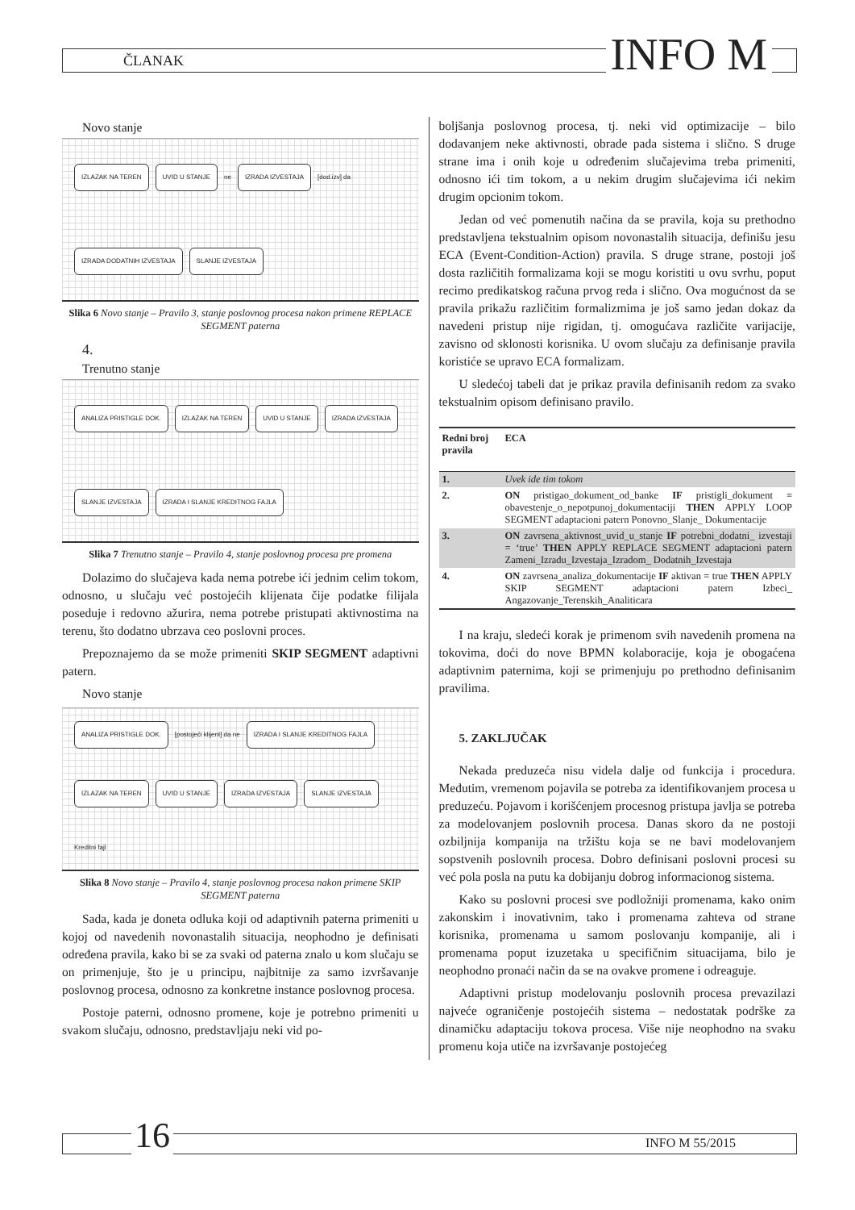ČLANAK INFO M
Novo stanje
IZLAZAK NA TEREN UVID U STANJE ne IZRADA IZVESTAJA [dod.izv] da IZRADA DODATNIH IZVESTAJA SLANJE IZVESTAJA
Slika 6 Novo stanje – Pravilo 3, stanje poslovnog procesa nakon primene REPLACE SEGMENT paterna
4.
Trenutno stanje
ANALIZA PRISTIGLE DOK. IZLAZAK NA TEREN UVID U STANJE IZRADA IZVESTAJA SLANJE IZVESTAJA IZRADA I SLANJE KREDITNOG FAJLA
Slika 7 Trenutno stanje – Pravilo 4, stanje poslovnog procesa pre promena
Dolazimo do slučajeva kada nema potrebe ići jednim celim tokom, odnosno, u slučaju već postojećih klijenata čije podatke filijala poseduje i redovno ažurira, nema potrebe pristupati aktivnostima na terenu, što dodatno ubrzava ceo poslovni proces.
Prepoznajemo da se može primeniti SKIP SEGMENT adaptivni patern.
Novo stanje
ANALIZA PRISTIGLE DOK. [postojeći klijent] da ne IZRADA I SLANJE KREDITNOG FAJLA IZLAZAK NA TEREN UVID U STANJE IZRADA IZVESTAJA SLANJE IZVESTAJA Kreditni fajl
Slika 8 Novo stanje – Pravilo 4, stanje poslovnog procesa nakon primene SKIP SEGMENT paterna
Sada, kada je doneta odluka koji od adaptivnih paterna primeniti u kojoj od navedenih novonastalih situacija, neophodno je definisati određena pravila, kako bi se za svaki od paterna znalo u kom slučaju se on primenjuje, što je u principu, najbitnije za samo izvršavanje poslovnog procesa, odnosno za konkretne instance poslovnog procesa.
Postoje paterni, odnosno promene, koje je potrebno primeniti u svakom slučaju, odnosno, predstavljaju neki vid po-
boljšanja poslovnog procesa, tj. neki vid optimizacije – bilo dodavanjem neke aktivnosti, obrade pada sistema i slično. S druge strane ima i onih koje u određenim slučajevima treba primeniti, odnosno ići tim tokom, a u nekim drugim slučajevima ići nekim drugim opcionim tokom.
Jedan od već pomenutih načina da se pravila, koja su prethodno predstavljena tekstualnim opisom novonastalih situacija, definišu jesu ECA (Event-Condition-Action) pravila. S druge strane, postoji još dosta različitih formalizama koji se mogu koristiti u ovu svrhu, poput recimo predikatskog računa prvog reda i slično. Ova mogućnost da se pravila prikažu različitim formalizmima je još samo jedan dokaz da navedeni pristup nije rigidan, tj. omogućava različite varijacije, zavisno od sklonosti korisnika. U ovom slučaju za definisanje pravila koristiće se upravo ECA formalizam.
U sledećoj tabeli dat je prikaz pravila definisanih redom za svako tekstualnim opisom definisano pravilo.
| Redni broj pravila | ECA |
| --- | --- |
| 1. | Uvek ide tim tokom |
| 2. | ON pristigao_dokument_od_banke IF pristigli_dokument = obavestenje_o_nepotpunoj_dokumentaciji THEN APPLY LOOP SEGMENT adaptacioni patern Ponovno_Slanje_ Dokumentacije |
| 3. | ON zavrsena_aktivnost_uvid_u_stanje IF potrebni_dodatni_ izvestaji = ‘true’ THEN APPLY REPLACE SEGMENT adaptacioni patern Zameni_Izradu_Izvestaja_Izradom_ Dodatnih_Izvestaja |
| 4. | ON zavrsena_analiza_dokumentacije IF aktivan = true THEN APPLY SKIP SEGMENT adaptacioni patern Izbeci_ Angazovanje_Terenskih_Analiticara |
I na kraju, sledeći korak je primenom svih navedenih promena na tokovima, doći do nove BPMN kolaboracije, koja je obogaćena adaptivnim paternima, koji se primenjuju po prethodno definisanim pravilima.
5. ZAKLJUČAK
Nekada preduzeća nisu videla dalje od funkcija i procedura. Međutim, vremenom pojavila se potreba za identifikovanjem procesa u preduzeću. Pojavom i korišćenjem procesnog pristupa javlja se potreba za modelovanjem poslovnih procesa. Danas skoro da ne postoji ozbiljnija kompanija na tržištu koja se ne bavi modelovanjem sopstvenih poslovnih procesa. Dobro definisani poslovni procesi su već pola posla na putu ka dobijanju dobrog informacionog sistema.
Kako su poslovni procesi sve podložniji promenama, kako onim zakonskim i inovativnim, tako i promenama zahteva od strane korisnika, promenama u samom poslovanju kompanije, ali i promenama poput izuzetaka u specifičnim situacijama, bilo je neophodno pronaći način da se na ovakve promene i odreaguje.
Adaptivni pristup modelovanju poslovnih procesa prevazilazi najveće ograničenje postojećih sistema – nedostatak podrške za dinamičku adaptaciju tokova procesa. Više nije neophodno na svaku promenu koja utiče na izvršavanje postojećeg
16 INFO M 55/2015